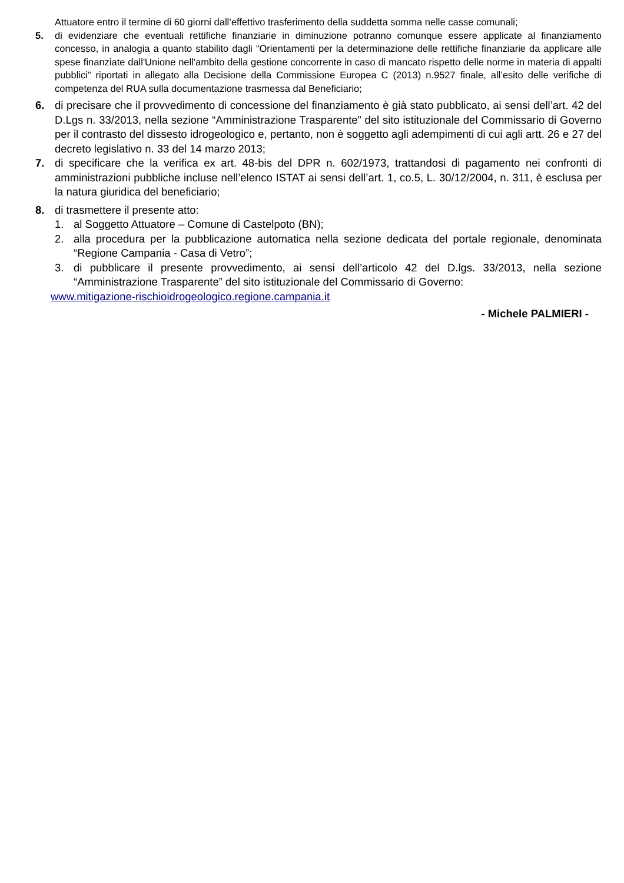Attuatore entro il termine di 60 giorni dall’effettivo trasferimento della suddetta somma nelle casse comunali;
5. di evidenziare che eventuali rettifiche finanziarie in diminuzione potranno comunque essere applicate al finanziamento concesso, in analogia a quanto stabilito dagli “Orientamenti per la determinazione delle rettifiche finanziarie da applicare alle spese finanziate dall'Unione nell'ambito della gestione concorrente in caso di mancato rispetto delle norme in materia di appalti pubblici” riportati in allegato alla Decisione della Commissione Europea C (2013) n.9527 finale, all’esito delle verifiche di competenza del RUA sulla documentazione trasmessa dal Beneficiario;
6. di precisare che il provvedimento di concessione del finanziamento è già stato pubblicato, ai sensi dell’art. 42 del D.Lgs n. 33/2013, nella sezione “Amministrazione Trasparente” del sito istituzionale del Commissario di Governo per il contrasto del dissesto idrogeologico e, pertanto, non è soggetto agli adempimenti di cui agli artt. 26 e 27 del decreto legislativo n. 33 del 14 marzo 2013;
7. di specificare che la verifica ex art. 48-bis del DPR n. 602/1973, trattandosi di pagamento nei confronti di amministrazioni pubbliche incluse nell’elenco ISTAT ai sensi dell’art. 1, co.5, L. 30/12/2004, n. 311, è esclusa per la natura giuridica del beneficiario;
8. di trasmettere il presente atto:
1. al Soggetto Attuatore – Comune di Castelpoto (BN);
2. alla procedura per la pubblicazione automatica nella sezione dedicata del portale regionale, denominata “Regione Campania - Casa di Vetro”;
3. di pubblicare il presente provvedimento, ai sensi dell’articolo 42 del D.lgs. 33/2013, nella sezione “Amministrazione Trasparente” del sito istituzionale del Commissario di Governo:
www.mitigazione-rischioidrogeologico.regione.campania.it
- Michele PALMIERI -